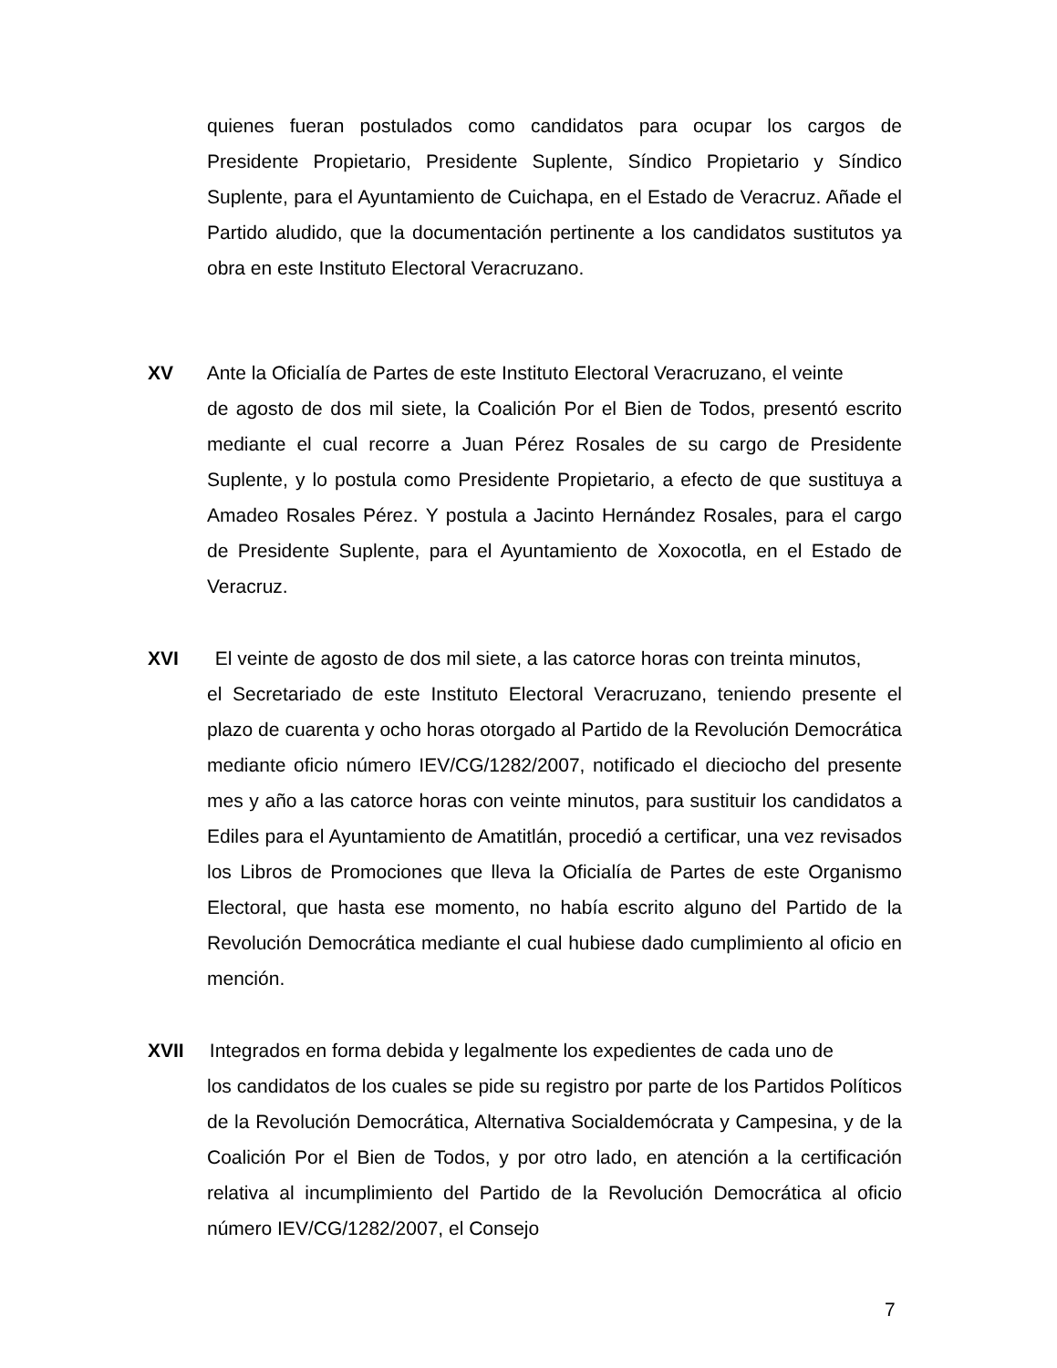quienes fueran postulados como candidatos para ocupar los cargos de Presidente Propietario, Presidente Suplente, Síndico Propietario y Síndico Suplente, para el Ayuntamiento de Cuichapa, en el Estado de Veracruz. Añade el Partido aludido, que la documentación pertinente a los candidatos sustitutos ya obra en este Instituto Electoral Veracruzano.
XV Ante la Oficialía de Partes de este Instituto Electoral Veracruzano, el veinte
de agosto de dos mil siete, la Coalición Por el Bien de Todos, presentó escrito mediante el cual recorre a Juan Pérez Rosales de su cargo de Presidente Suplente, y lo postula como Presidente Propietario, a efecto de que sustituya a Amadeo Rosales Pérez. Y postula a Jacinto Hernández Rosales, para el cargo de Presidente Suplente, para el Ayuntamiento de Xoxocotla, en el Estado de Veracruz.
XVI El veinte de agosto de dos mil siete, a las catorce horas con treinta minutos,
el Secretariado de este Instituto Electoral Veracruzano, teniendo presente el plazo de cuarenta y ocho horas otorgado al Partido de la Revolución Democrática mediante oficio número IEV/CG/1282/2007, notificado el dieciocho del presente mes y año a las catorce horas con veinte minutos, para sustituir los candidatos a Ediles para el Ayuntamiento de Amatitlán, procedió a certificar, una vez revisados los Libros de Promociones que lleva la Oficialía de Partes de este Organismo Electoral, que hasta ese momento, no había escrito alguno del Partido de la Revolución Democrática mediante el cual hubiese dado cumplimiento al oficio en mención.
XVII Integrados en forma debida y legalmente los expedientes de cada uno de
los candidatos de los cuales se pide su registro por parte de los Partidos Políticos de la Revolución Democrática, Alternativa Socialdemócrata y Campesina, y de la Coalición Por el Bien de Todos, y por otro lado, en atención a la certificación relativa al incumplimiento del Partido de la Revolución Democrática al oficio número IEV/CG/1282/2007, el Consejo
7